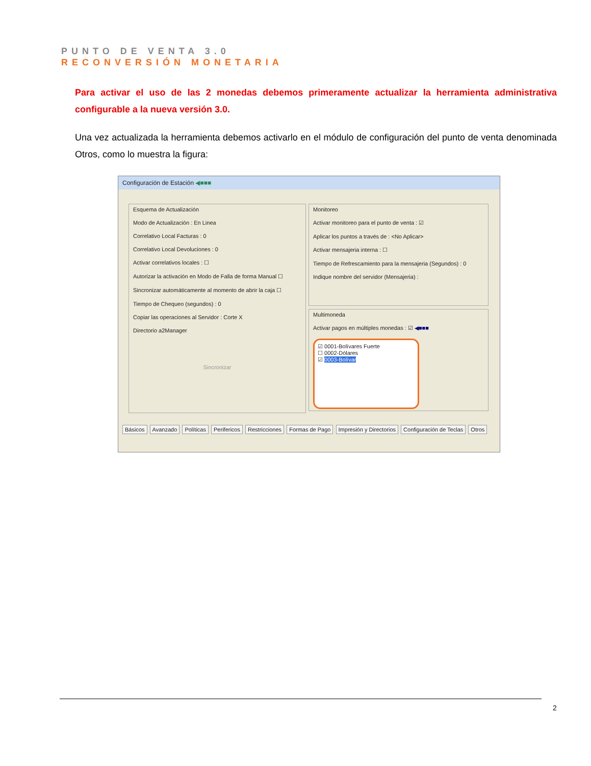PUNTO DE VENTA 3.0
RECONVERSIÓN MONETARIA
Para activar el uso de las 2 monedas debemos primeramente actualizar la herramienta administrativa configurable a la nueva versión 3.0.
Una vez actualizada la herramienta debemos activarlo en el módulo de configuración del punto de venta denominada Otros, como lo muestra la figura:
Configuración de Estación ◀■■■
Esquema de Actualización
Modo de Actualización : En Linea
Correlativo Local Facturas : 0
Correlativo Local Devoluciones : 0
Activar correlativos locales : ☐
Autorizar la activación en Modo de Falla de forma Manual ☐
Sincronizar automáticamente al momento de abrir la caja ☐
Tiempo de Chequeo (segundos) : 0
Copiar las operaciones al Servidor : Corte X
Directorio a2Manager
Sincronizar
Monitoreo
Activar monitoreo para el punto de venta : ☑
Aplicar los puntos a través de : <No Aplicar>
Activar mensajeria interna : ☐
Tiempo de Refrescamiento para la mensajeria (Segundos) : 0
Indique nombre del servidor (Mensajeria) :
Multimoneda
Activar pagos en múltiples monedas : ☑ ◀■■■
☑ 0001-Bolívares Fuerte
☐ 0002-Dólares
☑ 0003-Bolívar
Básicos Avanzado Políticas Perifericos Restricciones Formas de Pago Impresión y Directorios Configuración de Teclas Otros
2